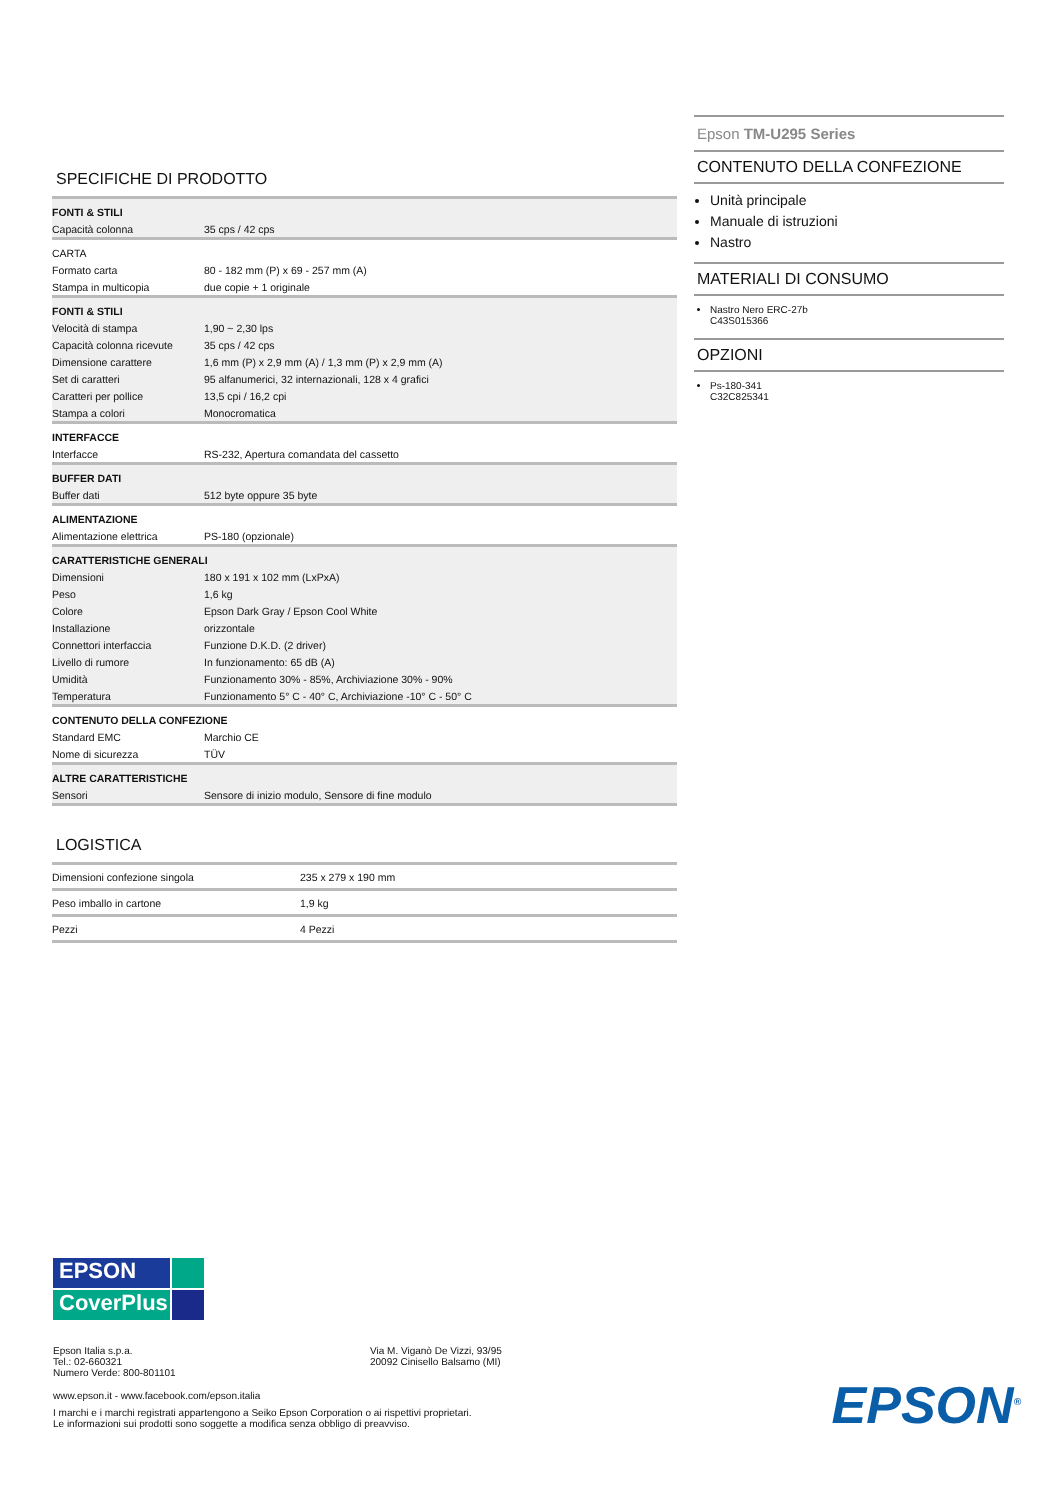SPECIFICHE DI PRODOTTO
| FONTI & STILI | |
| --- | --- |
| Capacità colonna | 35 cps / 42 cps |
| CARTA | |
| Formato carta | 80 - 182 mm (P) x 69 - 257 mm (A) |
| Stampa in multicopia | due copie + 1 originale |
| FONTI & STILI | |
| Velocità di stampa | 1,90 ~ 2,30 lps |
| Capacità colonna ricevute | 35 cps / 42 cps |
| Dimensione carattere | 1,6 mm (P) x 2,9 mm (A) / 1,3 mm (P) x 2,9 mm (A) |
| Set di caratteri | 95 alfanumerici, 32 internazionali, 128 x 4 grafici |
| Caratteri per pollice | 13,5 cpi / 16,2 cpi |
| Stampa a colori | Monocromatica |
| INTERFACCE | |
| Interfacce | RS-232, Apertura comandata del cassetto |
| BUFFER DATI | |
| Buffer dati | 512 byte oppure 35 byte |
| ALIMENTAZIONE | |
| Alimentazione elettrica | PS-180 (opzionale) |
| CARATTERISTICHE GENERALI | |
| Dimensioni | 180 x 191 x 102 mm (LxPxA) |
| Peso | 1,6 kg |
| Colore | Epson Dark Gray / Epson Cool White |
| Installazione | orizzontale |
| Connettori interfaccia | Funzione D.K.D. (2 driver) |
| Livello di rumore | In funzionamento: 65 dB (A) |
| Umidità | Funzionamento 30% - 85%, Archiviazione 30% - 90% |
| Temperatura | Funzionamento 5° C - 40° C, Archiviazione -10° C - 50° C |
| CONTENUTO DELLA CONFEZIONE | |
| Standard EMC | Marchio CE |
| Nome di sicurezza | TÜV |
| ALTRE CARATTERISTICHE | |
| Sensori | Sensore di inizio modulo, Sensore di fine modulo |
LOGISTICA
| Dimensioni confezione singola | 235 x 279 x 190 mm |
| Peso imballo in cartone | 1,9 kg |
| Pezzi | 4 Pezzi |
Epson TM-U295 Series
CONTENUTO DELLA CONFEZIONE
Unità principale
Manuale di istruzioni
Nastro
MATERIALI DI CONSUMO
Nastro Nero ERC-27b
C43S015366
OPZIONI
Ps-180-341
C32C825341
EPSON
CoverPlus
Epson Italia s.p.a.
Tel.: 02-660321
Numero Verde: 800-801101
Via M. Viganò De Vizzi, 93/95
20092 Cinisello Balsamo (MI)
www.epson.it - www.facebook.com/epson.italia
I marchi e i marchi registrati appartengono a Seiko Epson Corporation o ai rispettivi proprietari.
Le informazioni sui prodotti sono soggette a modifica senza obbligo di preavviso.
EPSON<sup>®</sup>